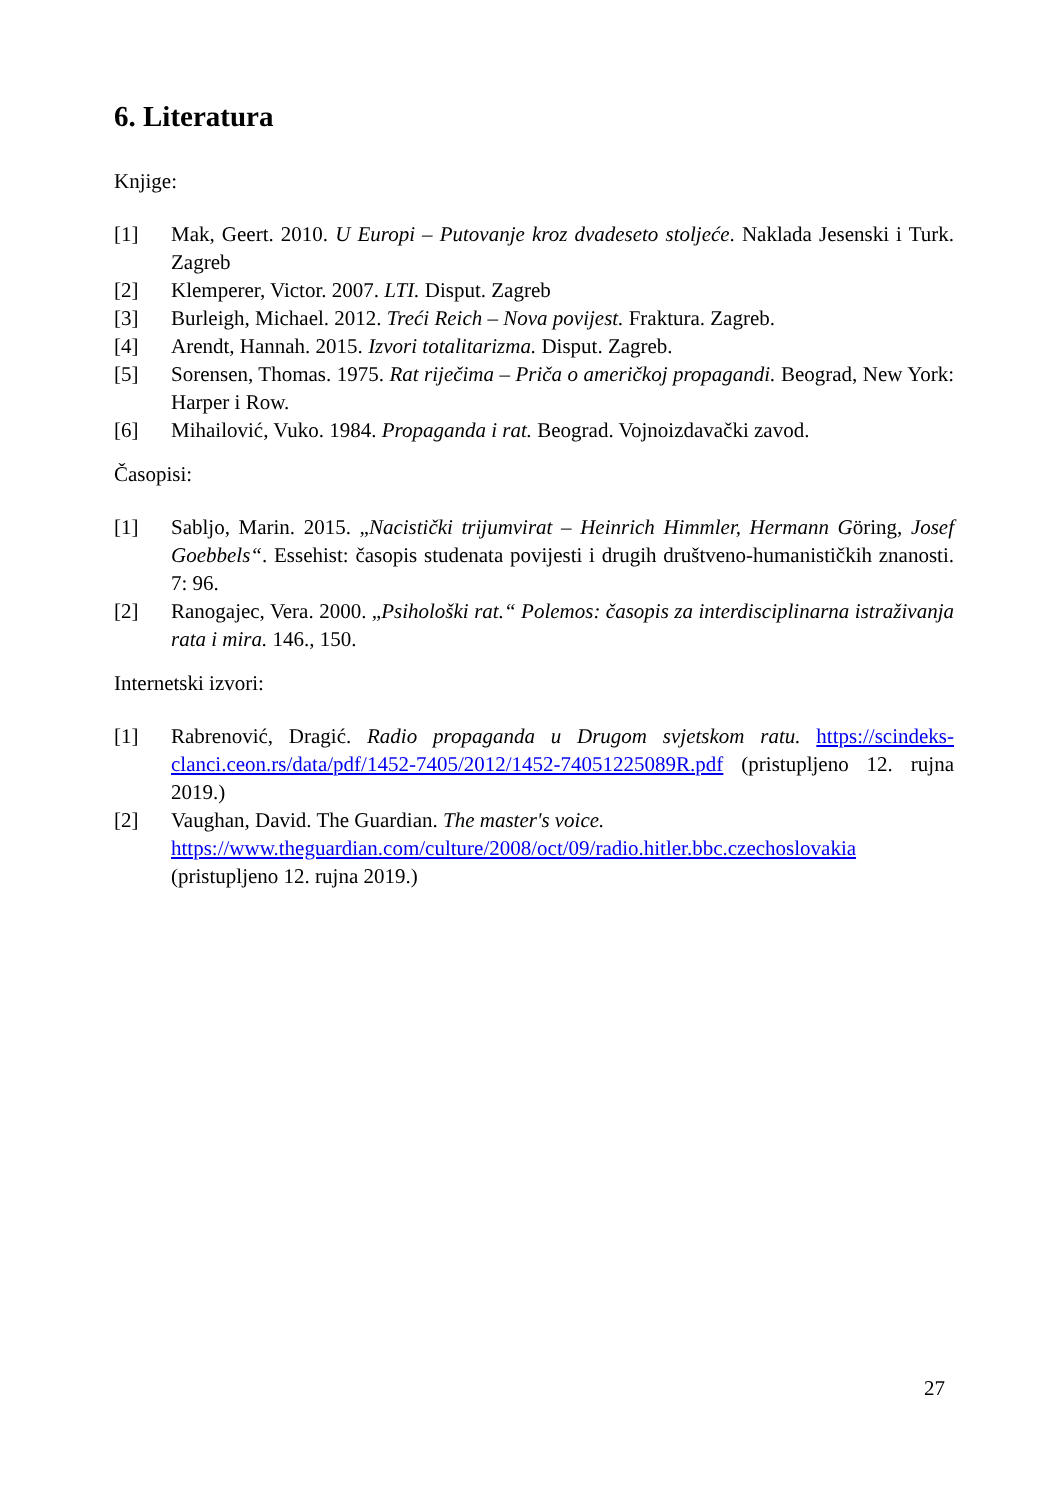6. Literatura
Knjige:
[1] Mak, Geert. 2010. U Europi – Putovanje kroz dvadeseto stoljeće. Naklada Jesenski i Turk. Zagreb
[2] Klemperer, Victor. 2007. LTI. Disput. Zagreb
[3] Burleigh, Michael. 2012. Treći Reich – Nova povijest. Fraktura. Zagreb.
[4] Arendt, Hannah. 2015. Izvori totalitarizma. Disput. Zagreb.
[5] Sorensen, Thomas. 1975. Rat riječima – Priča o američkoj propagandi. Beograd, New York: Harper i Row.
[6] Mihailović, Vuko. 1984. Propaganda i rat. Beograd. Vojnoizdavački zavod.
Časopisi:
[1] Sabljo, Marin. 2015. „Nacistički trijumvirat – Heinrich Himmler, Hermann Göring, Josef Goebbels“. Essehist: časopis studenata povijesti i drugih društveno-humanističkih znanosti. 7: 96.
[2] Ranogajec, Vera. 2000. „Psihološki rat.“ Polemos: časopis za interdisciplinarna istraživanja rata i mira. 146., 150.
Internetski izvori:
[1] Rabrenović, Dragić. Radio propaganda u Drugom svjetskom ratu. https://scindeks-clanci.ceon.rs/data/pdf/1452-7405/2012/1452-74051225089R.pdf (pristupljeno 12. rujna 2019.)
[2] Vaughan, David. The Guardian. The master's voice.
https://www.theguardian.com/culture/2008/oct/09/radio.hitler.bbc.czechoslovakia
(pristupljeno 12. rujna 2019.)
27